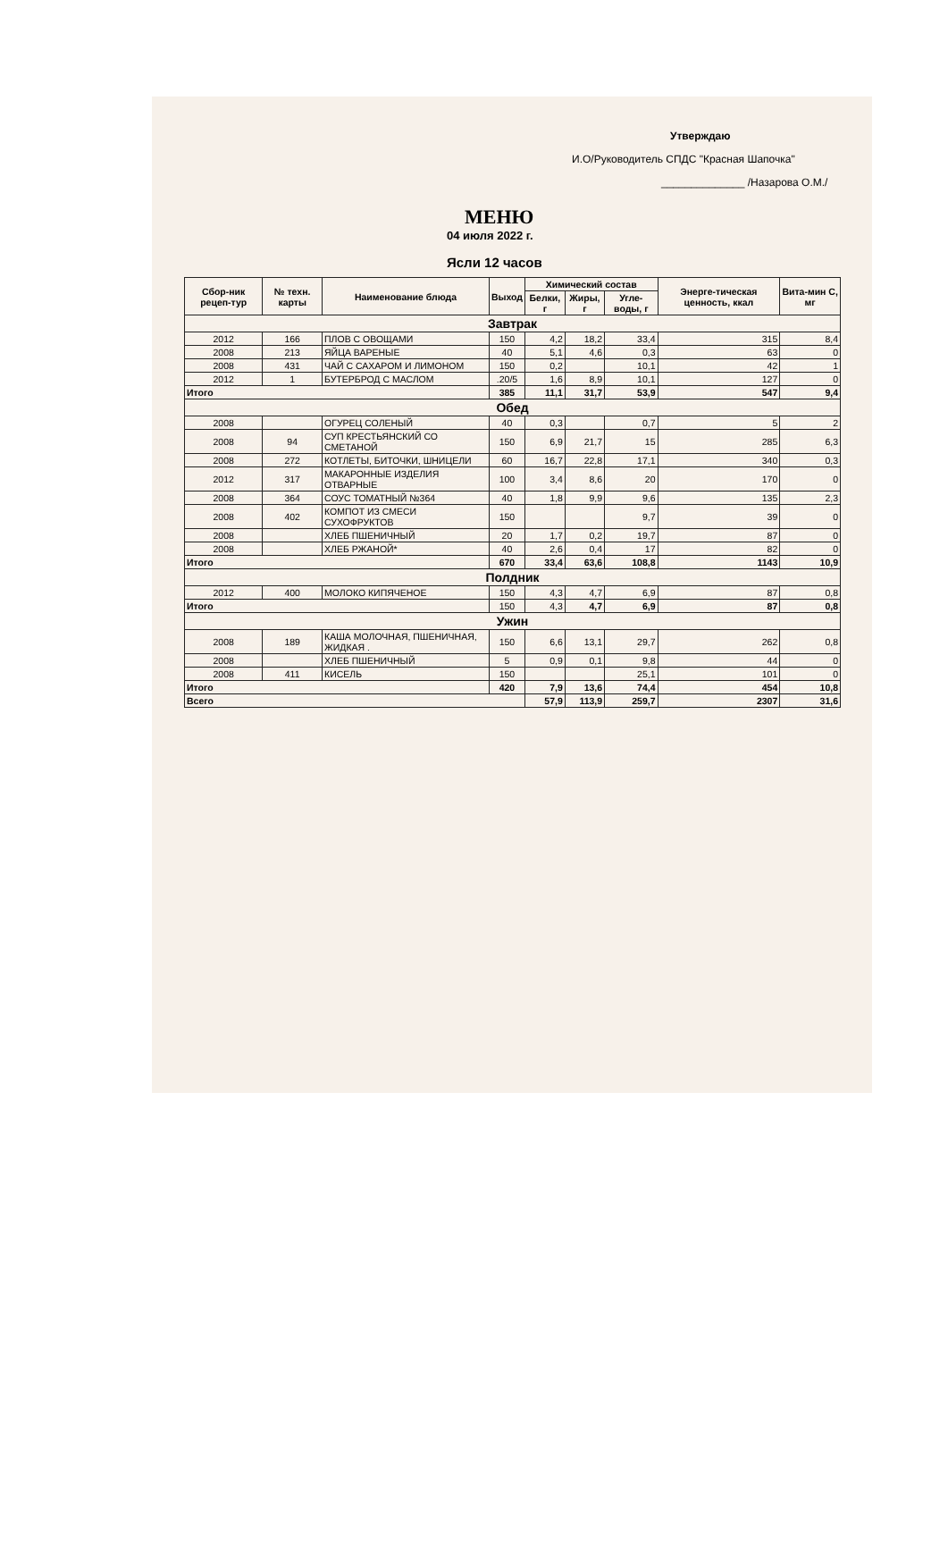Утверждаю
И.О/Руководитель СПДС "Красная Шапочка"
______________ /Назарова О.М./
МЕНЮ
04 июля 2022 г.
Ясли 12 часов
| Сбор-ник рецеп-тур | № техн. карты | Наименование блюда | Выход | Химический состав | | | Энерге-тическая ценность, ккал | Вита-мин С, мг |
| --- | --- | --- | --- | --- | --- | --- | --- | --- |
| | | | | Белки, г | Жиры, г | Угле-воды, г | | |
| Завтрак | | | | | | | | |
| 2012 | 166 | ПЛОВ С ОВОЩАМИ | 150 | 4,2 | 18,2 | 33,4 | 315 | 8,4 |
| 2008 | 213 | ЯЙЦА ВАРЕНЫЕ | 40 | 5,1 | 4,6 | 0,3 | 63 | 0 |
| 2008 | 431 | ЧАЙ С САХАРОМ И ЛИМОНОМ | 150 | 0,2 | | 10,1 | 42 | 1 |
| 2012 | 1 | БУТЕРБРОД С МАСЛОМ | .20/5 | 1,6 | 8,9 | 10,1 | 127 | 0 |
| Итого | | | 385 | 11,1 | 31,7 | 53,9 | 547 | 9,4 |
| Обед | | | | | | | | |
| 2008 | | ОГУРЕЦ СОЛЕНЫЙ | 40 | 0,3 | | 0,7 | 5 | 2 |
| 2008 | 94 | СУП КРЕСТЬЯНСКИЙ СО СМЕТАНОЙ | 150 | 6,9 | 21,7 | 15 | 285 | 6,3 |
| 2008 | 272 | КОТЛЕТЫ, БИТОЧКИ, ШНИЦЕЛИ | 60 | 16,7 | 22,8 | 17,1 | 340 | 0,3 |
| 2012 | 317 | МАКАРОННЫЕ ИЗДЕЛИЯ ОТВАРНЫЕ | 100 | 3,4 | 8,6 | 20 | 170 | 0 |
| 2008 | 364 | СОУС ТОМАТНЫЙ №364 | 40 | 1,8 | 9,9 | 9,6 | 135 | 2,3 |
| 2008 | 402 | КОМПОТ ИЗ СМЕСИ СУХОФРУКТОВ | 150 | | | 9,7 | 39 | 0 |
| 2008 | | ХЛЕБ ПШЕНИЧНЫЙ | 20 | 1,7 | 0,2 | 19,7 | 87 | 0 |
| 2008 | | ХЛЕБ РЖАНОЙ* | 40 | 2,6 | 0,4 | 17 | 82 | 0 |
| Итого | | | 670 | 33,4 | 63,6 | 108,8 | 1143 | 10,9 |
| Полдник | | | | | | | | |
| 2012 | 400 | МОЛОКО КИПЯЧЕНОЕ | 150 | 4,3 | 4,7 | 6,9 | 87 | 0,8 |
| Итого | | | 150 | 4,3 | 4,7 | 6,9 | 87 | 0,8 |
| Ужин | | | | | | | | |
| 2008 | 189 | КАША МОЛОЧНАЯ, ПШЕНИЧНАЯ, ЖИДКАЯ . | 150 | 6,6 | 13,1 | 29,7 | 262 | 0,8 |
| 2008 | | ХЛЕБ ПШЕНИЧНЫЙ | 5 | 0,9 | 0,1 | 9,8 | 44 | 0 |
| 2008 | 411 | КИСЕЛЬ | 150 | | | 25,1 | 101 | 0 |
| Итого | | | 420 | 7,9 | 13,6 | 74,4 | 454 | 10,8 |
| Всего | | | | 57,9 | 113,9 | 259,7 | 2307 | 31,6 |